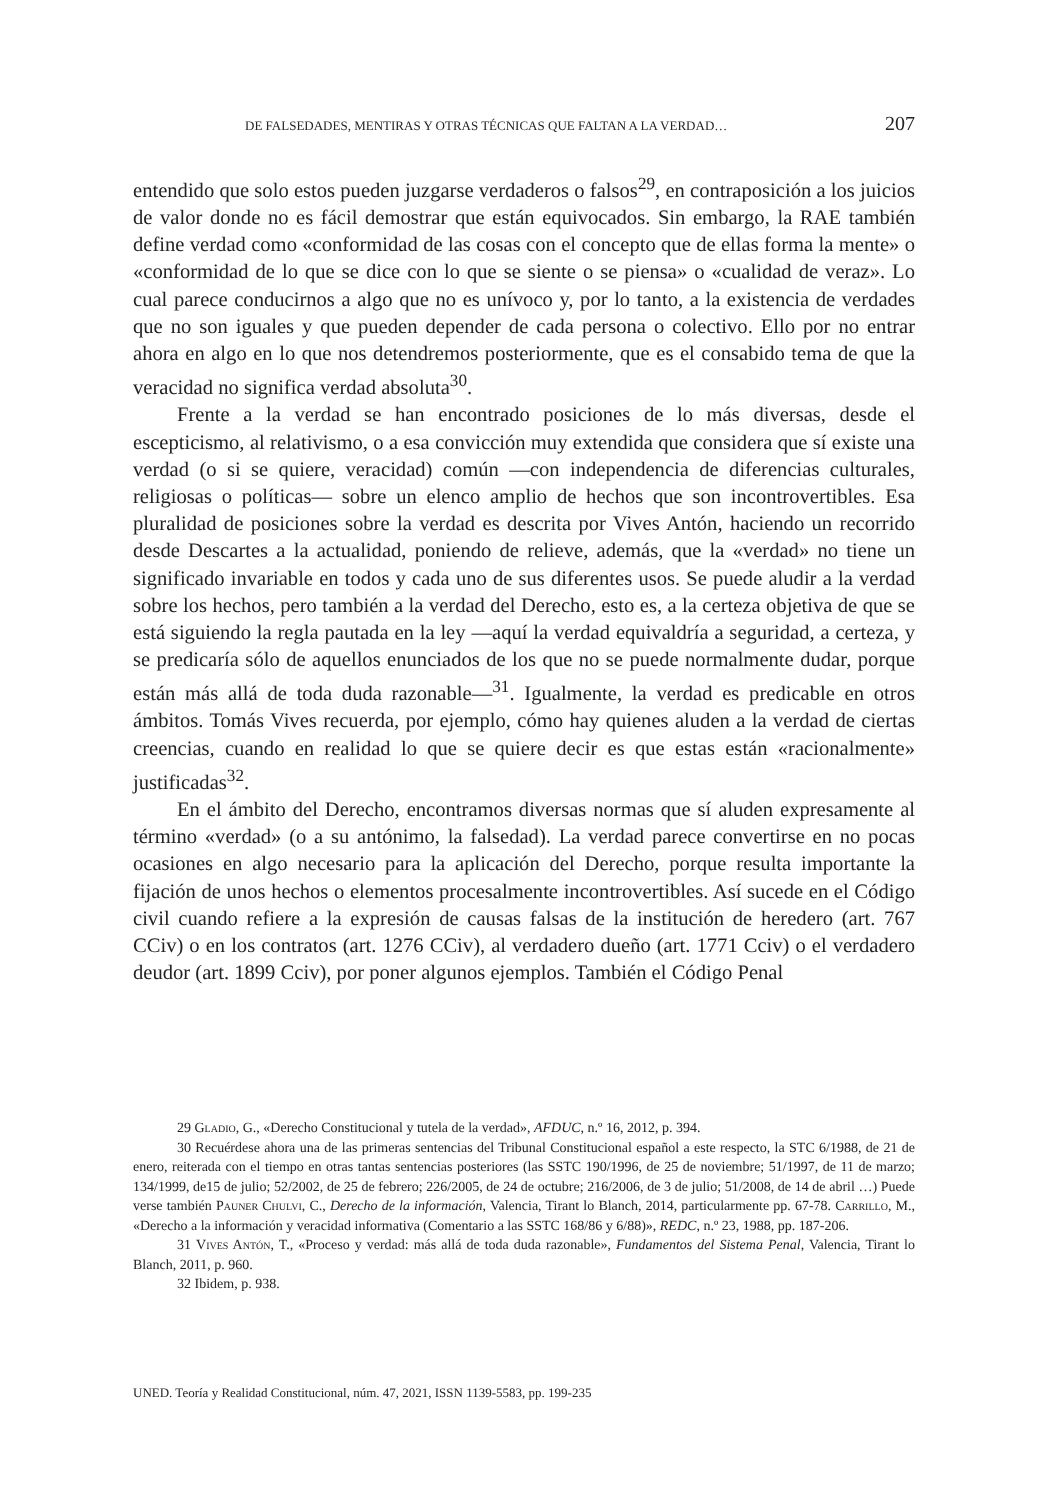DE FALSEDADES, MENTIRAS Y OTRAS TÉCNICAS QUE FALTAN A LA VERDAD… 207
entendido que solo estos pueden juzgarse verdaderos o falsos<sup>29</sup>, en contraposición a los juicios de valor donde no es fácil demostrar que están equivocados. Sin embargo, la RAE también define verdad como «conformidad de las cosas con el concepto que de ellas forma la mente» o «conformidad de lo que se dice con lo que se siente o se piensa» o «cualidad de veraz». Lo cual parece conducirnos a algo que no es unívoco y, por lo tanto, a la existencia de verdades que no son iguales y que pueden depender de cada persona o colectivo. Ello por no entrar ahora en algo en lo que nos detendremos posteriormente, que es el consabido tema de que la veracidad no significa verdad absoluta<sup>30</sup>.
Frente a la verdad se han encontrado posiciones de lo más diversas, desde el escepticismo, al relativismo, o a esa convicción muy extendida que considera que sí existe una verdad (o si se quiere, veracidad) común —con independencia de diferencias culturales, religiosas o políticas— sobre un elenco amplio de hechos que son incontrovertibles. Esa pluralidad de posiciones sobre la verdad es descrita por Vives Antón, haciendo un recorrido desde Descartes a la actualidad, poniendo de relieve, además, que la «verdad» no tiene un significado invariable en todos y cada uno de sus diferentes usos. Se puede aludir a la verdad sobre los hechos, pero también a la verdad del Derecho, esto es, a la certeza objetiva de que se está siguiendo la regla pautada en la ley —aquí la verdad equivaldría a seguridad, a certeza, y se predicaría sólo de aquellos enunciados de los que no se puede normalmente dudar, porque están más allá de toda duda razonable—<sup>31</sup>. Igualmente, la verdad es predicable en otros ámbitos. Tomás Vives recuerda, por ejemplo, cómo hay quienes aluden a la verdad de ciertas creencias, cuando en realidad lo que se quiere decir es que estas están «racionalmente» justificadas<sup>32</sup>.
En el ámbito del Derecho, encontramos diversas normas que sí aluden expresamente al término «verdad» (o a su antónimo, la falsedad). La verdad parece convertirse en no pocas ocasiones en algo necesario para la aplicación del Derecho, porque resulta importante la fijación de unos hechos o elementos procesalmente incontrovertibles. Así sucede en el Código civil cuando refiere a la expresión de causas falsas de la institución de heredero (art. 767 CCiv) o en los contratos (art. 1276 CCiv), al verdadero dueño (art. 1771 Cciv) o el verdadero deudor (art. 1899 Cciv), por poner algunos ejemplos. También el Código Penal
29 Gladio, G., «Derecho Constitucional y tutela de la verdad», AFDUC, n.º 16, 2012, p. 394.
30 Recuérdese ahora una de las primeras sentencias del Tribunal Constitucional español a este respecto, la STC 6/1988, de 21 de enero, reiterada con el tiempo en otras tantas sentencias posteriores (las SSTC 190/1996, de 25 de noviembre; 51/1997, de 11 de marzo; 134/1999, de15 de julio; 52/2002, de 25 de febrero; 226/2005, de 24 de octubre; 216/2006, de 3 de julio; 51/2008, de 14 de abril …) Puede verse también Pauner Chulvi, C., Derecho de la información, Valencia, Tirant lo Blanch, 2014, particularmente pp. 67-78. Carrillo, M., «Derecho a la información y veracidad informativa (Comentario a las SSTC 168/86 y 6/88)», REDC, n.º 23, 1988, pp. 187-206.
31 Vives Antón, T., «Proceso y verdad: más allá de toda duda razonable», Fundamentos del Sistema Penal, Valencia, Tirant lo Blanch, 2011, p. 960.
32 Ibidem, p. 938.
UNED. Teoría y Realidad Constitucional, núm. 47, 2021, ISSN 1139-5583, pp. 199-235